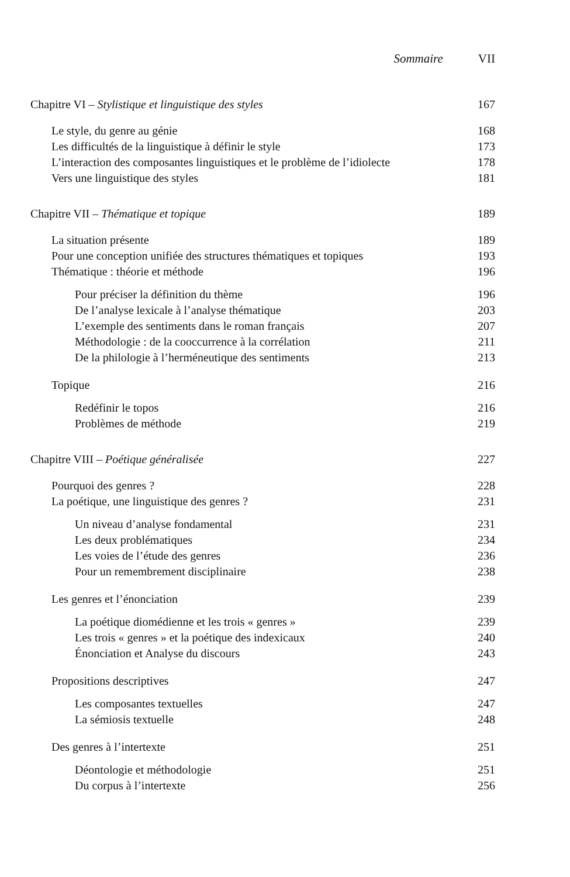Sommaire VII
Chapitre VI – Stylistique et linguistique des styles 167
Le style, du genre au génie 168
Les difficultés de la linguistique à définir le style 173
L’interaction des composantes linguistiques et le problème de l’idiolecte 178
Vers une linguistique des styles 181
Chapitre VII – Thématique et topique 189
La situation présente 189
Pour une conception unifiée des structures thématiques et topiques 193
Thématique : théorie et méthode 196
Pour préciser la définition du thème 196
De l’analyse lexicale à l’analyse thématique 203
L’exemple des sentiments dans le roman français 207
Méthodologie : de la cooccurrence à la corrélation 211
De la philologie à l’herméneutique des sentiments 213
Topique 216
Redéfinir le topos 216
Problèmes de méthode 219
Chapitre VIII – Poétique généralisée 227
Pourquoi des genres ? 228
La poétique, une linguistique des genres ? 231
Un niveau d’analyse fondamental 231
Les deux problématiques 234
Les voies de l’étude des genres 236
Pour un remembrement disciplinaire 238
Les genres et l’énonciation 239
La poétique diomédienne et les trois « genres » 239
Les trois « genres » et la poétique des indexicaux 240
Énonciation et Analyse du discours 243
Propositions descriptives 247
Les composantes textuelles 247
La sémiosis textuelle 248
Des genres à l’intertexte 251
Déontologie et méthodologie 251
Du corpus à l’intertexte 256